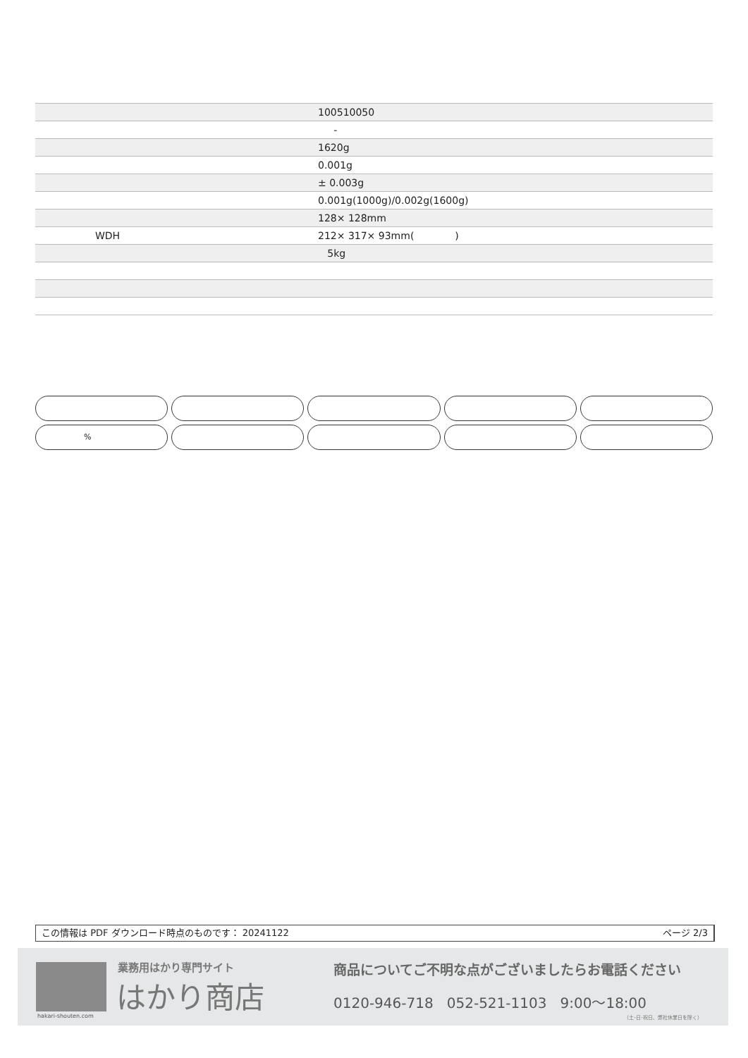| | 100510050 |
| | - |
| | 1620g |
| | 0.001g |
| | ± 0.003g |
| | 0.001g(1000g)/0.002g(1600g) |
| | 128× 128mm |
| WDH | 212× 317× 93mm( ) |
| | 5kg |
%
この情報は PDF ダウンロード時点のものです： 20241122 ページ 2/3
hakari-shouten.com
業務用はかり専門サイト
はかり商店
商品についてご不明な点がございましたらお電話ください
0120-946-718 052-521-1103 9:00〜18:00
（土･日･祝日、弊社休業日を除く）